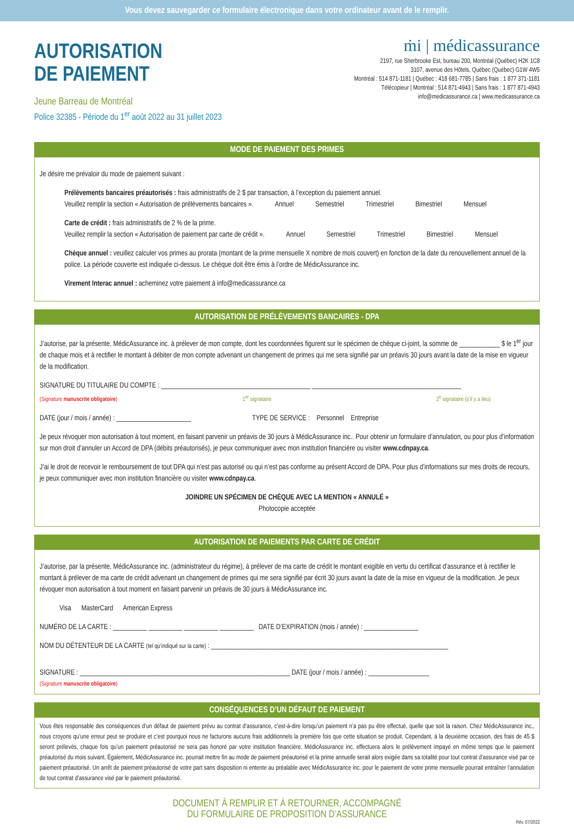Vous devez sauvegarder ce formulaire électronique dans votre ordinateur avant de le remplir.
AUTORISATION
DE PAIEMENT
Jeune Barreau de Montréal
Police 32385 - Période du 1<sup>er</sup> août 2022 au 31 juillet 2023
ṁi | médicassurance
2197, rue Sherbrooke Est, bureau 200, Montréal (Québec) H2K 1C8
3107, avenue des Hôtels, Québec (Québec) G1W 4W5
Montréal : 514 871-1181 | Québec : 418 681-7785 | Sans frais : 1 877 371-1181
Télécopieur | Montréal : 514 871-4943 | Sans frais : 1 877 871-4943
info@medicassurance.ca | www.medicassurance.ca
MODE DE PAIEMENT DES PRIMES
Je désire me prévaloir du mode de paiement suivant :
Prélèvements bancaires préautorisés : frais administratifs de 2 $ par transaction, à l’exception du paiement annuel.
Veuillez remplir la section « Autorisation de prélèvements bancaires ». Annuel Semestriel Trimestriel Bimestriel Mensuel
Carte de crédit : frais administratifs de 2 % de la prime.
Veuillez remplir la section « Autorisation de paiement par carte de crédit ». Annuel Semestriel Trimestriel Bimestriel Mensuel
Chèque annuel : veuillez calculer vos primes au prorata (montant de la prime mensuelle X nombre de mois couvert) en fonction de la date du renouvellement annuel de la police. La période couverte est indiquée ci-dessus. Le chèque doit être émis à l’ordre de MédicAssurance inc.
Virement Interac annuel : acheminez votre paiement à info@medicassurance.ca
AUTORISATION DE PRÉLÈVEMENTS BANCAIRES - DPA
J’autorise, par la présente, MédicAssurance inc. à prélever de mon compte, dont les coordonnées figurent sur le spécimen de chèque ci-joint, la somme de ____________ $ le 1<sup>er</sup> jour de chaque mois et à rectifier le montant à débiter de mon compte advenant un changement de primes qui me sera signifié par un préavis 30 jours avant la date de la mise en vigueur de la modification.
SIGNATURE DU TITULAIRE DU COMPTE : ____________________________________________ ____________________________________________
(Signature manuscrite obligatoire) 1<sup>er</sup> signataire 2<sup>e</sup> signataire (s’il y a lieu)
DATE (jour / mois / année) : ______________________ TYPE DE SERVICE : Personnel Entreprise
Je peux révoquer mon autorisation à tout moment, en faisant parvenir un préavis de 30 jours à MédicAssurance inc.. Pour obtenir un formulaire d’annulation, ou pour plus d’information sur mon droit d’annuler un Accord de DPA (débits préautorisés), je peux communiquer avec mon institution financière ou visiter www.cdnpay.ca.
J’ai le droit de recevoir le remboursement de tout DPA qui n’est pas autorisé ou qui n’est pas conforme au présent Accord de DPA. Pour plus d’informations sur mes droits de recours, je peux communiquer avec mon institution financière ou visiter www.cdnpay.ca.
JOINDRE UN SPÉCIMEN DE CHÈQUE AVEC LA MENTION « ANNULÉ »
Photocopie acceptée
AUTORISATION DE PAIEMENTS PAR CARTE DE CRÉDIT
J’autorise, par la présente, MédicAssurance inc. (administrateur du régime), à prélever de ma carte de crédit le montant exigible en vertu du certificat d’assurance et à rectifier le montant à prélever de ma carte de crédit advenant un changement de primes qui me sera signifié par écrit 30 jours avant la date de la mise en vigueur de la modification. Je peux révoquer mon autorisation à tout moment en faisant parvenir un préavis de 30 jours à MédicAssurance inc.
Visa MasterCard American Express
NUMÉRO DE LA CARTE : __________ __________ __________ __________ DATE D’EXPIRATION (mois / année) : ________________
NOM DU DÉTENTEUR DE LA CARTE (tel qu’indiqué sur la carte) : ______________________________________________________________________
SIGNATURE : ______________________________________________________________ DATE (jour / mois / année) : __________________
(Signature manuscrite obligatoire)
CONSÉQUENCES D’UN DÉFAUT DE PAIEMENT
Vous êtes responsable des conséquences d’un défaut de paiement prévu au contrat d’assurance, c’est-à-dire lorsqu’un paiement n’a pas pu être effectué, quelle que soit la raison. Chez MédicAssurance inc., nous croyons qu’une erreur peut se produire et c’est pourquoi nous ne facturons aucuns frais additionnels la première fois que cette situation se produit. Cependant, à la deuxième occasion, des frais de 45 $ seront prélevés, chaque fois qu’un paiement préautorisé ne sera pas honoré par votre institution financière. MédicAssurance inc. effectuera alors le prélèvement impayé en même temps que le paiement préautorisé du mois suivant. Également, MédicAssurance inc. pourrait mettre fin au mode de paiement préautorisé et la prime annuelle serait alors exigée dans sa totalité pour tout contrat d’assurance visé par ce paiement préautorisé. Un arrêt de paiement préautorisé de votre part sans disposition ni entente au préalable avec MédicAssurance inc. pour le paiement de votre prime mensuelle pourrait entraîner l’annulation de tout contrat d’assurance visé par le paiement préautorisé.
DOCUMENT À REMPLIR ET À RETOURNER, ACCOMPAGNÉ
DU FORMULAIRE DE PROPOSITION D’ASSURANCE
Rév. 07/2022